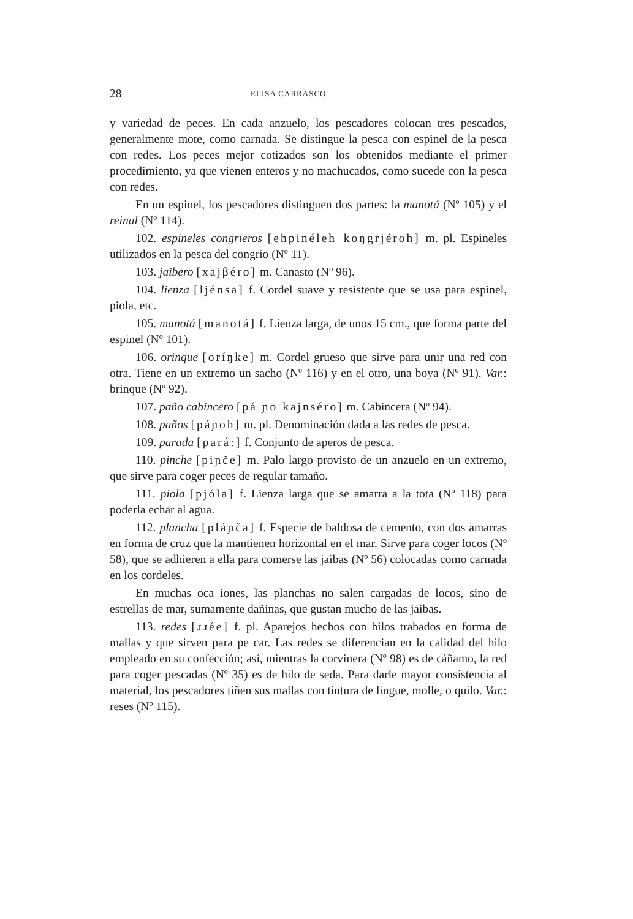28 ELISA CARRASCO
y variedad de peces. En cada anzuelo, los pescadores colocan tres pescados, generalmente mote, como carnada. Se distingue la pesca con espinel de la pesca con redes. Los peces mejor cotizados son los obtenidos mediante el primer procedimiento, ya que vienen enteros y no machucados, como sucede con la pesca con redes.
En un espinel, los pescadores distinguen dos partes: la manotá (Nº 105) y el reinal (Nº 114).
102. espineles congrieros [ehpinéleh koŋgrjéroh] m. pl. Espineles utilizados en la pesca del congrio (Nº 11).
103. jaibero [xajβéro] m. Canasto (Nº 96).
104. lienza [ljénsa] f. Cordel suave y resistente que se usa para espinel, piola, etc.
105. manotá [manotá] f. Lienza larga, de unos 15 cm., que forma parte del espinel (Nº 101).
106. orinque [oríŋke] m. Cordel grueso que sirve para unir una red con otra. Tiene en un extremo un sacho (Nº 116) y en el otro, una boya (Nº 91). Var.: brinque (Nº 92).
107. paño cabincero [pá ɲo kajnséro] m. Cabincera (Nº 94).
108. paños [páɲoh] m. pl. Denominación dada a las redes de pesca.
109. parada [pará:] f. Conjunto de aperos de pesca.
110. pinche [piɲče] m. Palo largo provisto de un anzuelo en un extremo, que sirve para coger peces de regular tamaño.
111. piola [pjóla] f. Lienza larga que se amarra a la tota (Nº 118) para poderla echar al agua.
112. plancha [pláɲča] f. Especie de baldosa de cemento, con dos amarras en forma de cruz que la mantienen horizontal en el mar. Sirve para coger locos (Nº 58), que se adhieren a ella para comerse las jaibas (Nº 56) colocadas como carnada en los cordeles.
En muchas oca iones, las planchas no salen cargadas de locos, sino de estrellas de mar, sumamente dañinas, que gustan mucho de las jaibas.
113. redes [ɹɹée] f. pl. Aparejos hechos con hilos trabados en forma de mallas y que sirven para pe car. Las redes se diferencian en la calidad del hilo empleado en su confección; así, mientras la corvinera (Nº 98) es de cáñamo, la red para coger pescadas (Nº 35) es de hilo de seda. Para darle mayor consistencia al material, los pescadores tiñen sus mallas con tintura de lingue, molle, o quilo. Var.: reses (Nº 115).